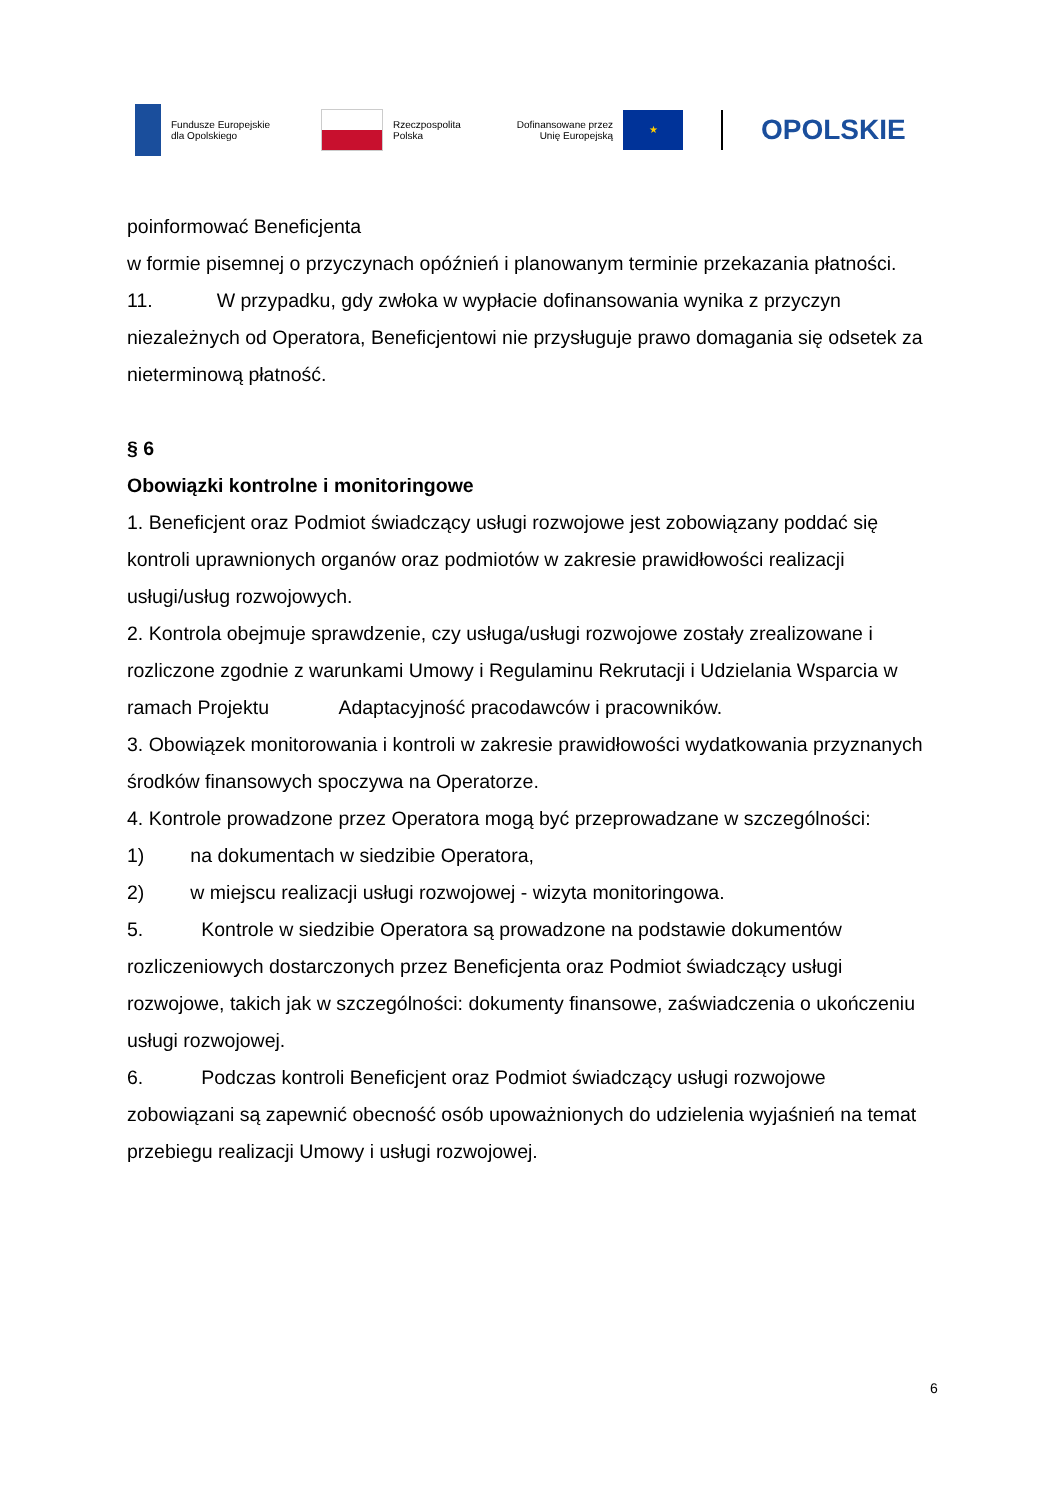Fundusze Europejskie
dla Opolskiego
Rzeczpospolita
Polska
Dofinansowane przez
Unię Europejską
★
OPOLSKIE
poinformować Beneficjenta
w formie pisemnej o przyczynach opóźnień i planowanym terminie przekazania płatności.
11. W przypadku, gdy zwłoka w wypłacie dofinansowania wynika z przyczyn niezależnych od Operatora, Beneficjentowi nie przysługuje prawo domagania się odsetek za nieterminową płatność.
§ 6
Obowiązki kontrolne i monitoringowe
1. Beneficjent oraz Podmiot świadczący usługi rozwojowe jest zobowiązany poddać się kontroli uprawnionych organów oraz podmiotów w zakresie prawidłowości realizacji usługi/usług rozwojowych.
2. Kontrola obejmuje sprawdzenie, czy usługa/usługi rozwojowe zostały zrealizowane i rozliczone zgodnie z warunkami Umowy i Regulaminu Rekrutacji i Udzielania Wsparcia w ramach Projektu Adaptacyjność pracodawców i pracowników.
3. Obowiązek monitorowania i kontroli w zakresie prawidłowości wydatkowania przyznanych środków finansowych spoczywa na Operatorze.
4. Kontrole prowadzone przez Operatora mogą być przeprowadzane w szczególności:
1) na dokumentach w siedzibie Operatora,
2) w miejscu realizacji usługi rozwojowej - wizyta monitoringowa.
5. Kontrole w siedzibie Operatora są prowadzone na podstawie dokumentów rozliczeniowych dostarczonych przez Beneficjenta oraz Podmiot świadczący usługi rozwojowe, takich jak w szczególności: dokumenty finansowe, zaświadczenia o ukończeniu usługi rozwojowej.
6. Podczas kontroli Beneficjent oraz Podmiot świadczący usługi rozwojowe zobowiązani są zapewnić obecność osób upoważnionych do udzielenia wyjaśnień na temat przebiegu realizacji Umowy i usługi rozwojowej.
6